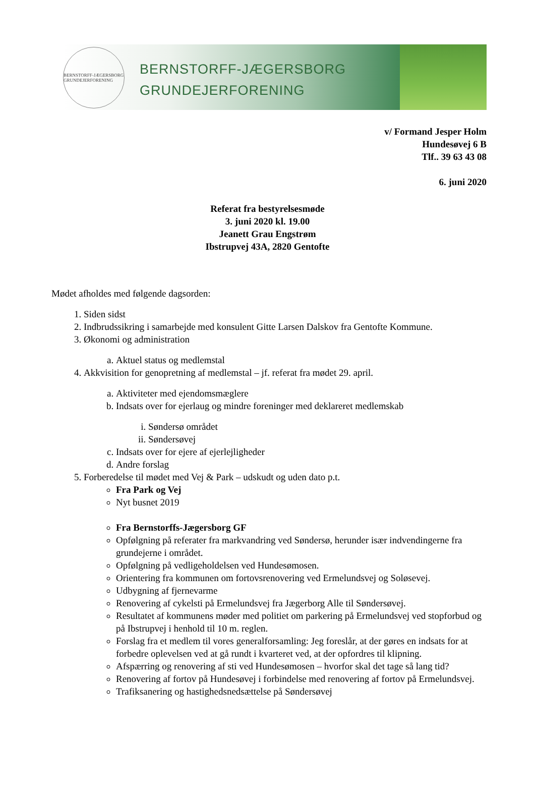BERNSTORFF-JÆGERSBORG GRUNDEJERFORENING
BERNSTORFF-JÆGERSBORG
GRUNDEJERFORENING
v/ Formand Jesper Holm
Hundesøvej 6 B
Tlf.. 39 63 43 08
6. juni 2020
Referat fra bestyrelsesmøde
3. juni 2020 kl. 19.00
Jeanett Grau Engstrøm
Ibstrupvej 43A, 2820 Gentofte
Mødet afholdes med følgende dagsorden:
1. Siden sidst
2. Indbrudssikring i samarbejde med konsulent Gitte Larsen Dalskov fra Gentofte Kommune.
3. Økonomi og administration
a. Aktuel status og medlemstal
4. Akkvisition for genopretning af medlemstal – jf. referat fra mødet 29. april.
a. Aktiviteter med ejendomsmæglere
b. Indsats over for ejerlaug og mindre foreninger med deklareret medlemskab
i. Søndersø området
ii. Søndersøvej
c. Indsats over for ejere af ejerlejligheder
d. Andre forslag
5. Forberedelse til mødet med Vej & Park – udskudt og uden dato p.t.
Fra Park og Vej
Nyt busnet 2019
Fra Bernstorffs-Jægersborg GF
Opfølgning på referater fra markvandring ved Søndersø, herunder især indvendingerne fra grundejerne i området.
Opfølgning på vedligeholdelsen ved Hundesømosen.
Orientering fra kommunen om fortovsrenovering ved Ermelundsvej og Soløsevej.
Udbygning af fjernevarme
Renovering af cykelsti på Ermelundsvej fra Jægerborg Alle til Søndersøvej.
Resultatet af kommunens møder med politiet om parkering på Ermelundsvej ved stopforbud og på Ibstrupvej i henhold til 10 m. reglen.
Forslag fra et medlem til vores generalforsamling: Jeg foreslår, at der gøres en indsats for at forbedre oplevelsen ved at gå rundt i kvarteret ved, at der opfordres til klipning.
Afspærring og renovering af sti ved Hundesømosen – hvorfor skal det tage så lang tid?
Renovering af fortov på Hundesøvej i forbindelse med renovering af fortov på Ermelundsvej.
Trafiksanering og hastighedsnedsættelse på Søndersøvej